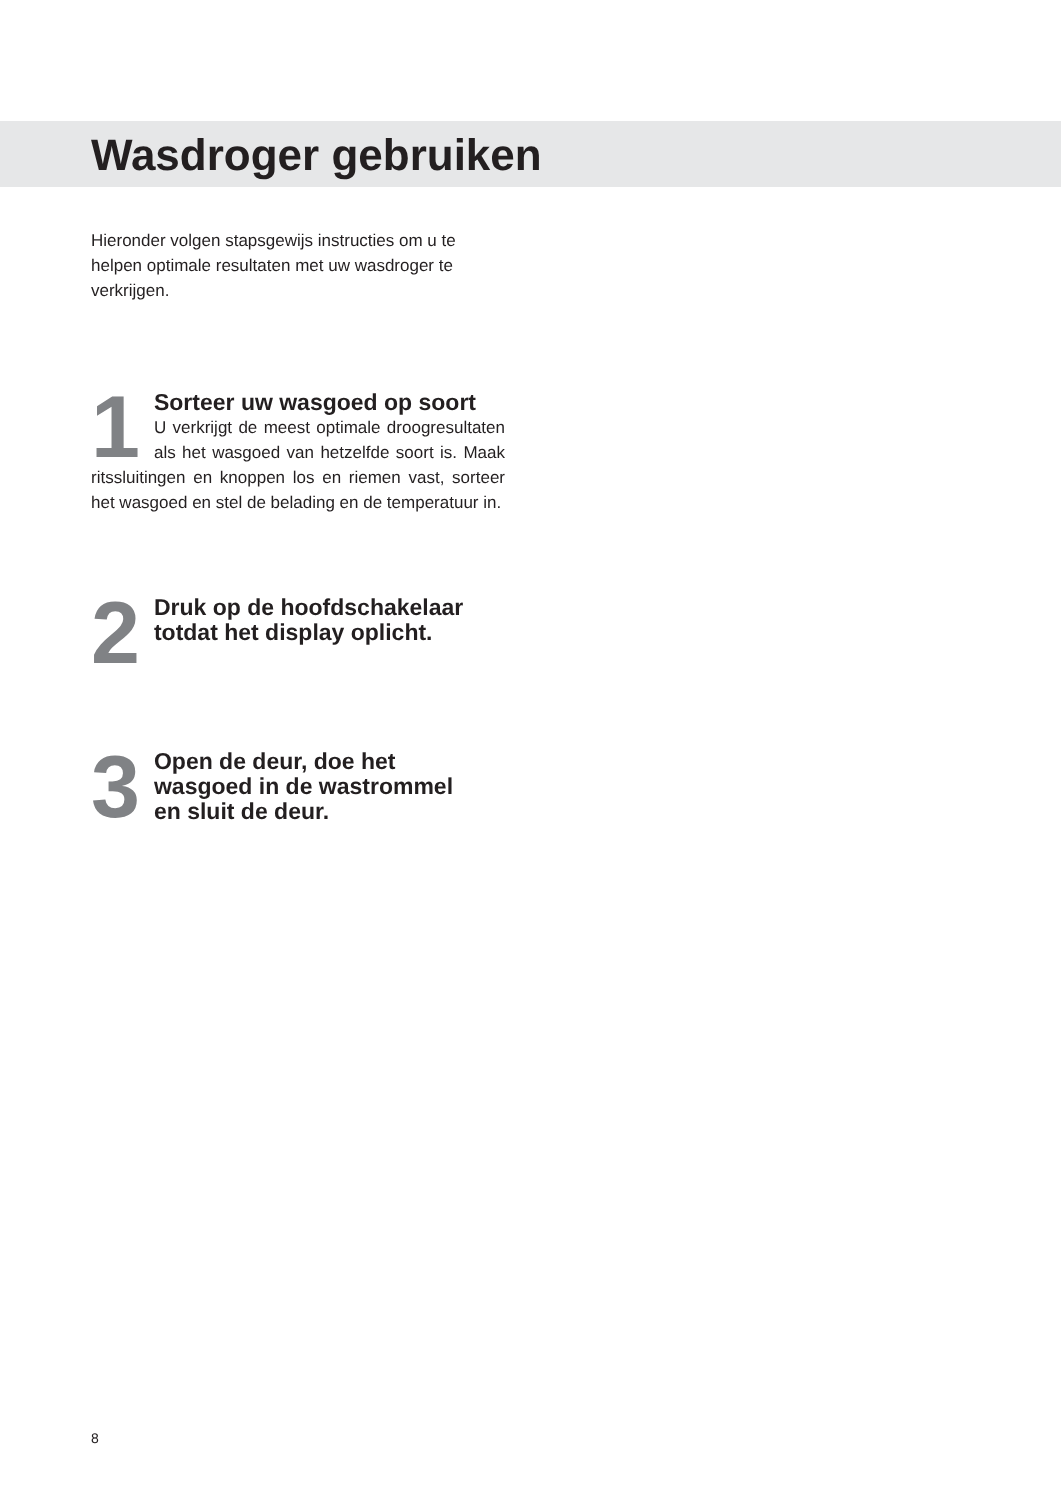Wasdroger gebruiken
Hieronder volgen stapsgewijs instructies om u te helpen optimale resultaten met uw wasdroger te verkrijgen.
1
Sorteer uw wasgoed op soort
U verkrijgt de meest optimale droogresultaten als het wasgoed van hetzelfde soort is. Maak ritssluitingen en knoppen los en riemen vast, sorteer het wasgoed en stel de belading en de temperatuur in.
2
Druk op de hoofdschakelaar
totdat het display oplicht.
3
Open de deur, doe het
wasgoed in de wastrommel
en sluit de deur.
8